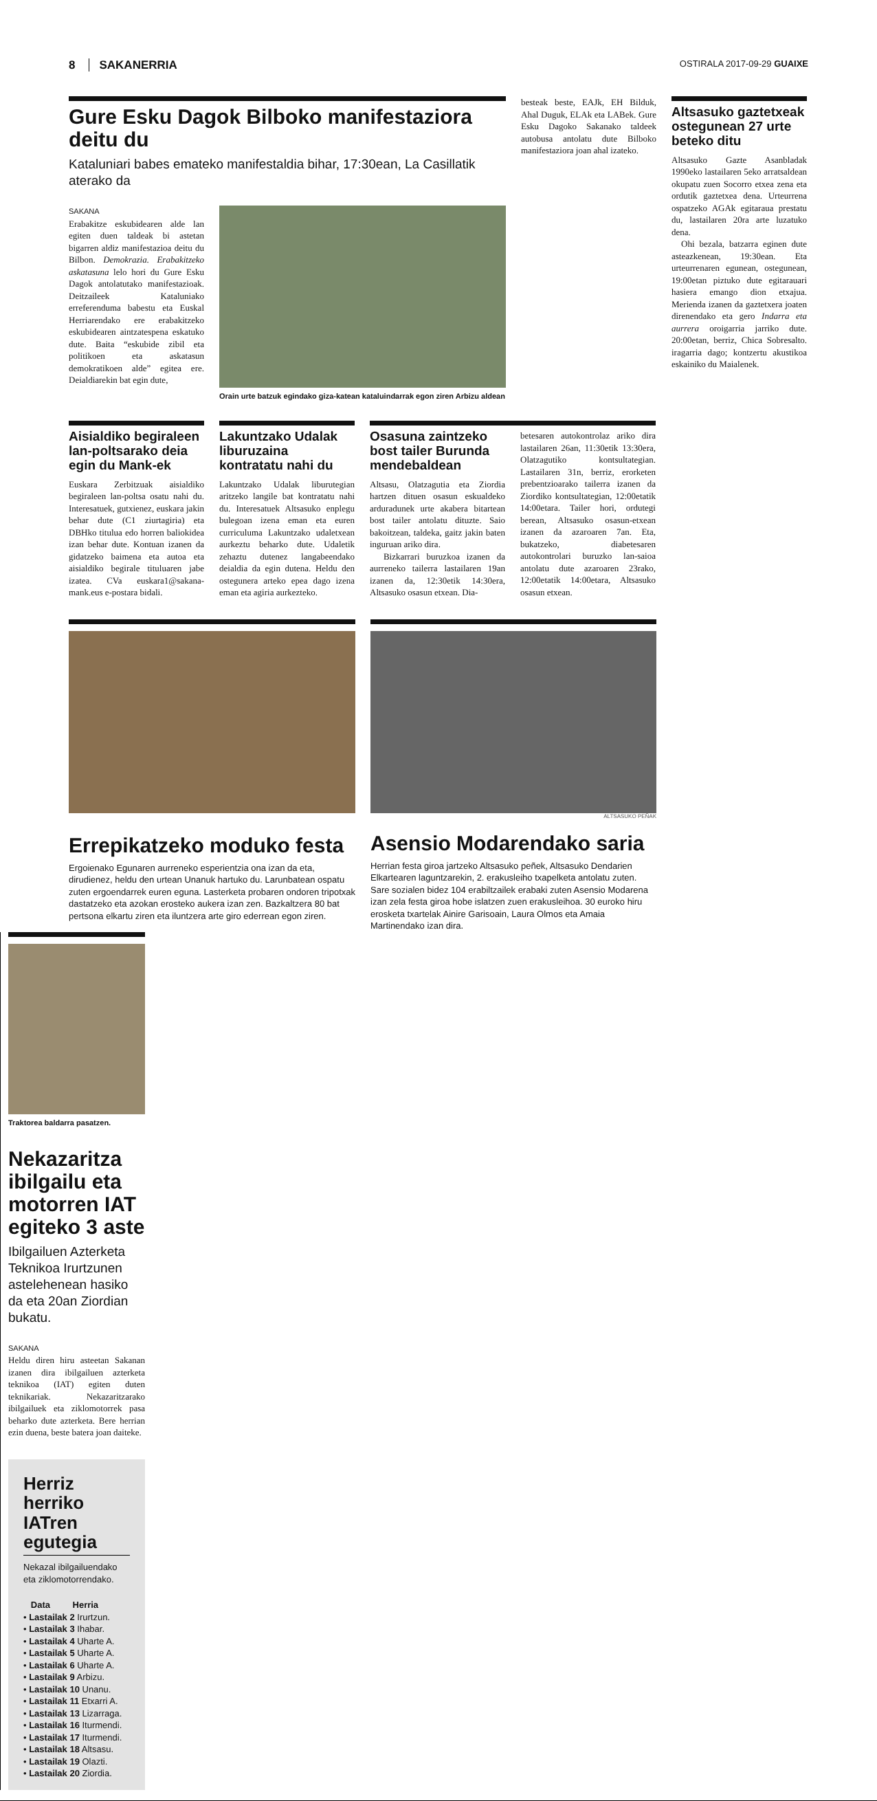8 SAKANERRIA
OSTIRALA 2017-09-29 GUAIXE
Gure Esku Dagok Bilboko manifestaziora deitu du
Kataluniari babes emateko manifestaldia bihar, 17:30ean, La Casillatik aterako da
SAKANA
Erabakitze eskubidearen alde lan egiten duen taldeak bi astetan bigarren aldiz manifestazioa deitu du Bilbon. Demokrazia. Erabakitzeko askatasuna lelo hori du Gure Esku Dagok antolatutako manifestazioak. Deitzaileek Kataluniako erreferenduma babestu eta Euskal Herriarendako ere erabakitzeko eskubidearen aintzatespena eskatuko dute. Baita “eskubide zibil eta politikoen eta askatasun demokratikoen alde” egitea ere. Deialdiarekin bat egin dute,
Orain urte batzuk egindako giza-katean kataluindarrak egon ziren Arbizu aldean
besteak beste, EAJk, EH Bilduk, Ahal Duguk, ELAk eta LABek. Gure Esku Dagoko Sakanako taldeek autobusa antolatu dute Bilboko manifestaziora joan ahal izateko.
Altsasuko gaztetxeak ostegunean 27 urte beteko ditu
Altsasuko Gazte Asanbladak 1990eko lastailaren 5eko arratsaldean okupatu zuen Socorro etxea zena eta ordutik gaztetxea dena. Urteurrena ospatzeko AGAk egitaraua prestatu du, lastailaren 20ra arte luzatuko dena.
Ohi bezala, batzarra eginen dute asteazkenean, 19:30ean. Eta urteurrenaren egunean, ostegunean, 19:00etan piztuko dute egitarauari hasiera emango dion etxajua. Merienda izanen da gaztetxera joaten direnendako eta gero Indarra eta aurrera oroigarria jarriko dute. 20:00etan, berriz, Chica Sobresalto. iragarria dago; kontzertu akustikoa eskainiko du Maialenek.
Aisialdiko begiraleen lan-poltsarako deia egin du Mank-ek
Euskara Zerbitzuak aisialdiko begiraleen lan-poltsa osatu nahi du. Interesatuek, gutxienez, euskara jakin behar dute (C1 ziurtagiria) eta DBHko titulua edo horren baliokidea izan behar dute. Kontuan izanen da gidatzeko baimena eta autoa eta aisialdiko begirale tituluaren jabe izatea. CVa euskara1@sakana-mank.eus e-postara bidali.
Lakuntzako Udalak liburuzaina kontratatu nahi du
Lakuntzako Udalak liburutegian aritzeko langile bat kontratatu nahi du. Interesatuek Altsasuko enplegu bulegoan izena eman eta euren curriculuma Lakuntzako udaletxean aurkeztu beharko dute. Udaletik zehaztu dutenez langabeendako deialdia da egin dutena. Heldu den ostegunera arteko epea dago izena eman eta agiria aurkezteko.
Osasuna zaintzeko bost tailer Burunda mendebaldean
Altsasu, Olatzagutia eta Ziordia hartzen dituen osasun eskualdeko arduradunek urte akabera bitartean bost tailer antolatu dituzte. Saio bakoitzean, taldeka, gaitz jakin baten inguruan ariko dira.
Bizkarrari buruzkoa izanen da aurreneko tailerra lastailaren 19an izanen da, 12:30etik 14:30era, Altsasuko osasun etxean. Dia-
betesaren autokontrolaz ariko dira lastailaren 26an, 11:30etik 13:30era, Olatzagutiko kontsultategian. Lastailaren 31n, berriz, erorketen prebentzioarako tailerra izanen da Ziordiko kontsultategian, 12:00etatik 14:00etara. Tailer hori, ordutegi berean, Altsasuko osasun-etxean izanen da azaroaren 7an. Eta, bukatzeko, diabetesaren autokontrolari buruzko lan-saioa antolatu dute azaroaren 23rako, 12:00etatik 14:00etara, Altsasuko osasun etxean.
Errepikatzeko moduko festa
Ergoienako Egunaren aurreneko esperientzia ona izan da eta, dirudienez, heldu den urtean Unanuk hartuko du. Larunbatean ospatu zuten ergoendarrek euren eguna. Lasterketa probaren ondoren tripotxak dastatzeko eta azokan erosteko aukera izan zen. Bazkaltzera 80 bat pertsona elkartu ziren eta iluntzera arte giro ederrean egon ziren.
ALTSASUKO PEÑAK
Asensio Modarendako saria
Herrian festa giroa jartzeko Altsasuko peñek, Altsasuko Dendarien Elkartearen laguntzarekin, 2. erakusleiho txapelketa antolatu zuten. Sare sozialen bidez 104 erabiltzailek erabaki zuten Asensio Modarena izan zela festa giroa hobe islatzen zuen erakusleihoa. 30 euroko hiru erosketa txartelak Ainire Garisoain, Laura Olmos eta Amaia Martinendako izan dira.
Traktorea baldarra pasatzen.
Nekazaritza ibilgailu eta motorren IAT egiteko 3 aste
Ibilgailuen Azterketa Teknikoa Irurtzunen astelehenean hasiko da eta 20an Ziordian bukatu.
SAKANA
Heldu diren hiru asteetan Sakanan izanen dira ibilgailuen azterketa teknikoa (IAT) egiten duten teknikariak. Nekazaritzarako ibilgailuek eta ziklomotorrek pasa beharko dute azterketa. Bere herrian ezin duena, beste batera joan daiteke.
Herriz herriko IATren egutegia
Nekazal ibilgailuendako eta ziklomotorrendako.
Data Herria
• Lastailak 2 Irurtzun.
• Lastailak 3 Ihabar.
• Lastailak 4 Uharte A.
• Lastailak 5 Uharte A.
• Lastailak 6 Uharte A.
• Lastailak 9 Arbizu.
• Lastailak 10 Unanu.
• Lastailak 11 Etxarri A.
• Lastailak 13 Lizarraga.
• Lastailak 16 Iturmendi.
• Lastailak 17 Iturmendi.
• Lastailak 18 Altsasu.
• Lastailak 19 Olazti.
• Lastailak 20 Ziordia.